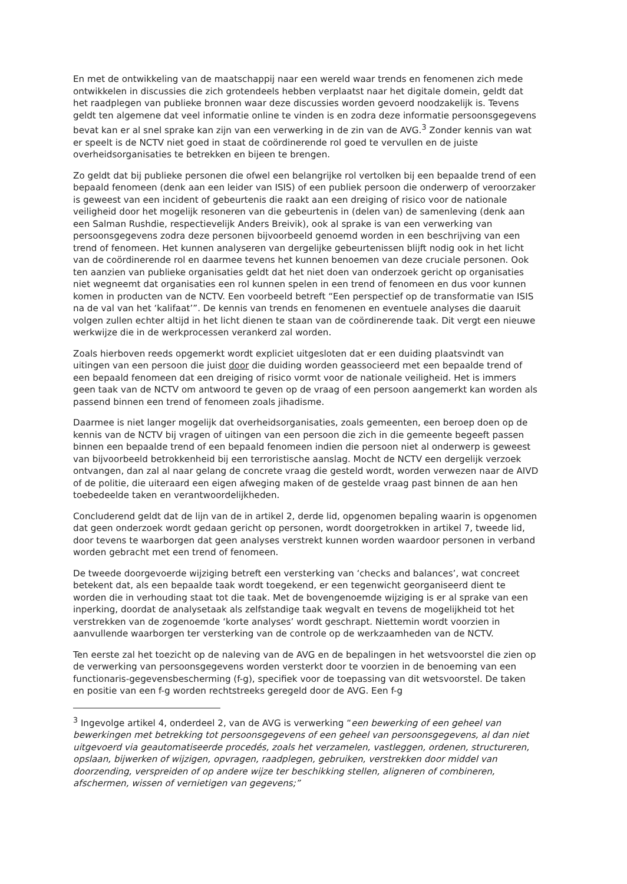En met de ontwikkeling van de maatschappij naar een wereld waar trends en fenomenen zich mede ontwikkelen in discussies die zich grotendeels hebben verplaatst naar het digitale domein, geldt dat het raadplegen van publieke bronnen waar deze discussies worden gevoerd noodzakelijk is. Tevens geldt ten algemene dat veel informatie online te vinden is en zodra deze informatie persoonsgegevens bevat kan er al snel sprake kan zijn van een verwerking in de zin van de AVG.<sup>3</sup> Zonder kennis van wat er speelt is de NCTV niet goed in staat de coördinerende rol goed te vervullen en de juiste overheidsorganisaties te betrekken en bijeen te brengen.
Zo geldt dat bij publieke personen die ofwel een belangrijke rol vertolken bij een bepaalde trend of een bepaald fenomeen (denk aan een leider van ISIS) of een publiek persoon die onderwerp of veroorzaker is geweest van een incident of gebeurtenis die raakt aan een dreiging of risico voor de nationale veiligheid door het mogelijk resoneren van die gebeurtenis in (delen van) de samenleving (denk aan een Salman Rushdie, respectievelijk Anders Breivik), ook al sprake is van een verwerking van persoonsgegevens zodra deze personen bijvoorbeeld genoemd worden in een beschrijving van een trend of fenomeen. Het kunnen analyseren van dergelijke gebeurtenissen blijft nodig ook in het licht van de coördinerende rol en daarmee tevens het kunnen benoemen van deze cruciale personen. Ook ten aanzien van publieke organisaties geldt dat het niet doen van onderzoek gericht op organisaties niet wegneemt dat organisaties een rol kunnen spelen in een trend of fenomeen en dus voor kunnen komen in producten van de NCTV. Een voorbeeld betreft “Een perspectief op de transformatie van ISIS na de val van het ‘kalifaat’”. De kennis van trends en fenomenen en eventuele analyses die daaruit volgen zullen echter altijd in het licht dienen te staan van de coördinerende taak. Dit vergt een nieuwe werkwijze die in de werkprocessen verankerd zal worden.
Zoals hierboven reeds opgemerkt wordt expliciet uitgesloten dat er een duiding plaatsvindt van uitingen van een persoon die juist door die duiding worden geassocieerd met een bepaalde trend of een bepaald fenomeen dat een dreiging of risico vormt voor de nationale veiligheid. Het is immers geen taak van de NCTV om antwoord te geven op de vraag of een persoon aangemerkt kan worden als passend binnen een trend of fenomeen zoals jihadisme.
Daarmee is niet langer mogelijk dat overheidsorganisaties, zoals gemeenten, een beroep doen op de kennis van de NCTV bij vragen of uitingen van een persoon die zich in die gemeente begeeft passen binnen een bepaalde trend of een bepaald fenomeen indien die persoon niet al onderwerp is geweest van bijvoorbeeld betrokkenheid bij een terroristische aanslag. Mocht de NCTV een dergelijk verzoek ontvangen, dan zal al naar gelang de concrete vraag die gesteld wordt, worden verwezen naar de AIVD of de politie, die uiteraard een eigen afweging maken of de gestelde vraag past binnen de aan hen toebedeelde taken en verantwoordelijkheden.
Concluderend geldt dat de lijn van de in artikel 2, derde lid, opgenomen bepaling waarin is opgenomen dat geen onderzoek wordt gedaan gericht op personen, wordt doorgetrokken in artikel 7, tweede lid, door tevens te waarborgen dat geen analyses verstrekt kunnen worden waardoor personen in verband worden gebracht met een trend of fenomeen.
De tweede doorgevoerde wijziging betreft een versterking van ‘checks and balances’, wat concreet betekent dat, als een bepaalde taak wordt toegekend, er een tegenwicht georganiseerd dient te worden die in verhouding staat tot die taak. Met de bovengenoemde wijziging is er al sprake van een inperking, doordat de analysetaak als zelfstandige taak wegvalt en tevens de mogelijkheid tot het verstrekken van de zogenoemde ‘korte analyses’ wordt geschrapt. Niettemin wordt voorzien in aanvullende waarborgen ter versterking van de controle op de werkzaamheden van de NCTV.
Ten eerste zal het toezicht op de naleving van de AVG en de bepalingen in het wetsvoorstel die zien op de verwerking van persoonsgegevens worden versterkt door te voorzien in de benoeming van een functionaris-gegevensbescherming (f-g), specifiek voor de toepassing van dit wetsvoorstel. De taken en positie van een f-g worden rechtstreeks geregeld door de AVG. Een f-g
<sup>3</sup> Ingevolge artikel 4, onderdeel 2, van de AVG is verwerking “een bewerking of een geheel van bewerkingen met betrekking tot persoonsgegevens of een geheel van persoonsgegevens, al dan niet uitgevoerd via geautomatiseerde procedés, zoals het verzamelen, vastleggen, ordenen, structureren, opslaan, bijwerken of wijzigen, opvragen, raadplegen, gebruiken, verstrekken door middel van doorzending, verspreiden of op andere wijze ter beschikking stellen, aligneren of combineren, afschermen, wissen of vernietigen van gegevens;”